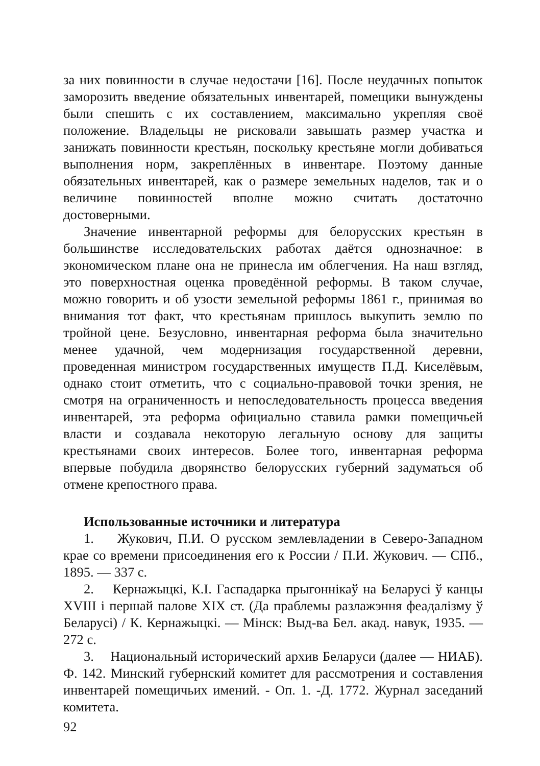за них повинности в случае недостачи [16]. После неудачных попыток заморозить введение обязательных инвентарей, помещики вынуждены были спешить с их составлением, максимально укрепляя своё положение. Владельцы не рисковали завышать размер участка и занижать повинности крестьян, поскольку крестьяне могли добиваться выполнения норм, закреплённых в инвентаре. Поэтому данные обязательных инвентарей, как о размере земельных наделов, так и о величине повинностей вполне можно считать достаточно достоверными.
Значение инвентарной реформы для белорусских крестьян в большинстве исследовательских работах даётся однозначное: в экономическом плане она не принесла им облегчения. На наш взгляд, это поверхностная оценка проведённой реформы. В таком случае, можно говорить и об узости земельной реформы 1861 г., принимая во внимания тот факт, что крестьянам пришлось выкупить землю по тройной цене. Безусловно, инвентарная реформа была значительно менее удачной, чем модернизация государственной деревни, проведенная министром государственных имуществ П.Д. Киселёвым, однако стоит отметить, что с социально-правовой точки зрения, не смотря на ограниченность и непоследовательность процесса введения инвентарей, эта реформа официально ставила рамки помещичьей власти и создавала некоторую легальную основу для защиты крестьянами своих интересов. Более того, инвентарная реформа впервые побудила дворянство белорусских губерний задуматься об отмене крепостного права.
Использованные источники и литература
1. Жукович, П.И. О русском землевладении в Северо-Западном крае со времени присоединения его к России / П.И. Жукович. — СПб., 1895. — 337 с.
2. Кернажыцкі, К.І. Гаспадарка прыгоннікаў на Беларусі ў канцы XVIII і першай палове XIX ст. (Да праблемы разлажэння феадалізму ў Беларусі) / К. Кернажыцкі. — Мінск: Выд-ва Бел. акад. навук, 1935. — 272 с.
3. Национальный исторический архив Беларуси (далее — НИАБ). Ф. 142. Минский губернский комитет для рассмотрения и составления инвентарей помещичьих имений. - Оп. 1. -Д. 1772. Журнал заседаний комитета.
92